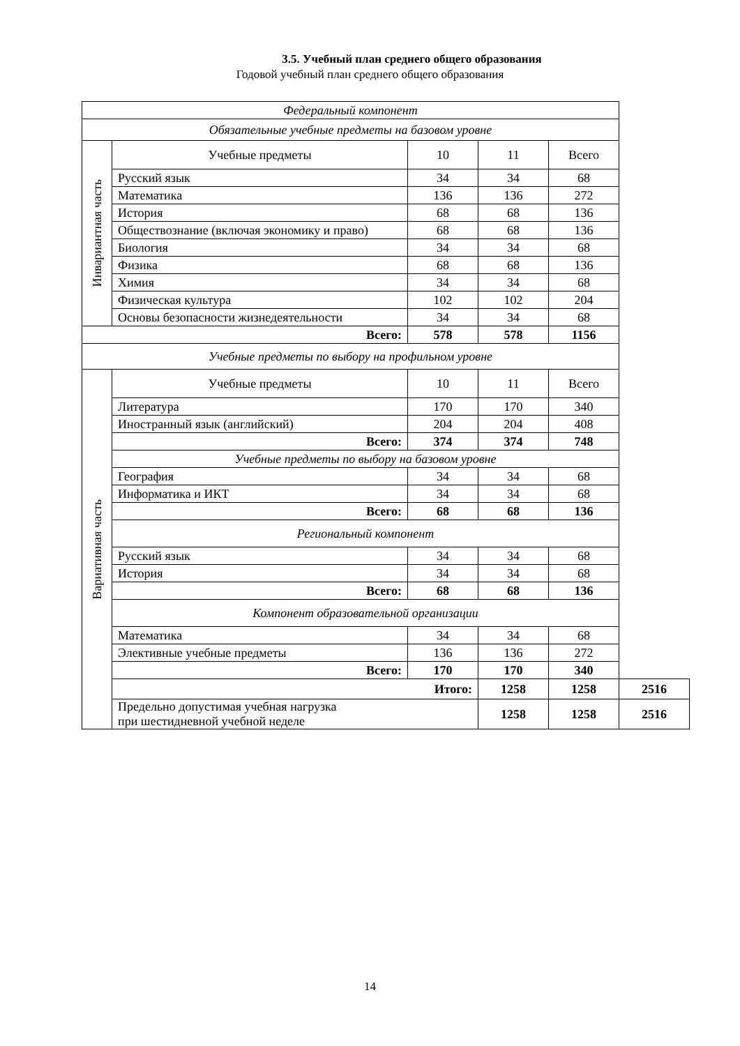3.5. Учебный план среднего общего образования
Годовой учебный план среднего общего образования
| Федеральный компонент | | | | | |
| Обязательные учебные предметы на базовом уровне | | | | | |
| Инвариантная часть | Учебные предметы | 10 | 11 | Всего | |
| | Русский язык | 34 | 34 | 68 | |
| | Математика | 136 | 136 | 272 | |
| | История | 68 | 68 | 136 | |
| | Обществознание (включая экономику и право) | 68 | 68 | 136 | |
| | Биология | 34 | 34 | 68 | |
| | Физика | 68 | 68 | 136 | |
| | Химия | 34 | 34 | 68 | |
| | Физическая культура | 102 | 102 | 204 | |
| | Основы безопасности жизнедеятельности | 34 | 34 | 68 | |
| Всего: | | 578 | 578 | 1156 | |
| Учебные предметы по выбору на профильном уровне | | | | | |
| Вариативная часть | Учебные предметы | 10 | 11 | Всего | |
| | Литература | 170 | 170 | 340 | |
| | Иностранный язык (английский) | 204 | 204 | 408 | |
| | Всего: | 374 | 374 | 748 | |
| | Учебные предметы по выбору на базовом уровне | | | | |
| | География | 34 | 34 | 68 | |
| | Информатика и ИКТ | 34 | 34 | 68 | |
| | Всего: | 68 | 68 | 136 | |
| | Региональный компонент | | | | |
| | Русский язык | 34 | 34 | 68 | |
| | История | 34 | 34 | 68 | |
| | Всего: | 68 | 68 | 136 | |
| | Компонент образовательной организации | | | | |
| | Математика | 34 | 34 | 68 | |
| | Элективные учебные предметы | 136 | 136 | 272 | |
| | Всего: | 170 | 170 | 340 | |
| | Итого: | | 1258 | 1258 | 2516 |
| | Предельно допустимая учебная нагрузка при шестидневной учебной неделе | | 1258 | 1258 | 2516 |
14